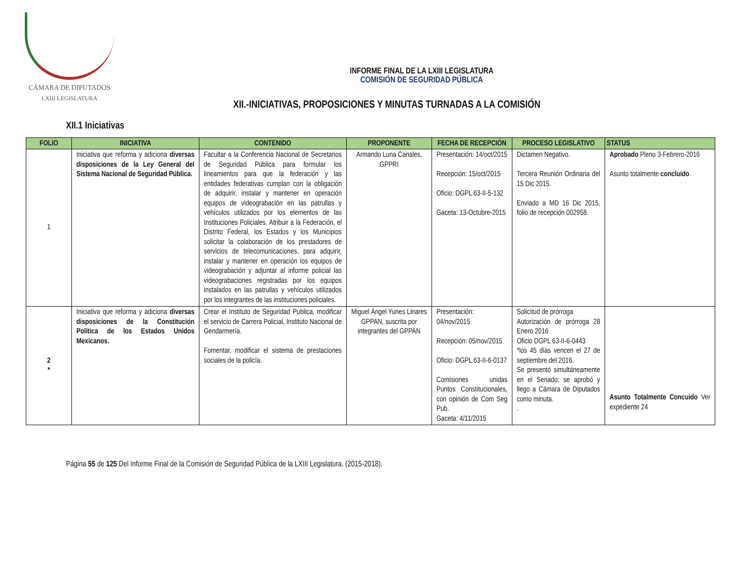CÁMARA DE DIPUTADOS
LXIII LEGISLATURA
INFORME FINAL DE LA LXIII LEGISLATURA
COMISIÓN DE SEGURIDAD PÚBLICA
XII.-INICIATIVAS, PROPOSICIONES Y MINUTAS TURNADAS A LA COMISIÓN
XII.1 Iniciativas
| FOLIO | INICIATIVA | CONTENIDO | PROPONENTE | FECHA DE RECEPCIÓN | PROCESO LEGISLATIVO | STATUS |
| --- | --- | --- | --- | --- | --- | --- |
| 1 | Iniciativa que reforma y adiciona diversas disposiciones de la Ley General del Sistema Nacional de Seguridad Pública. | Facultar a la Conferencia Nacional de Secretarios de Seguridad Pública para formular los lineamientos para que la federación y las entidades federativas cumplan con la obligación de adquirir, instalar y mantener en operación equipos de videograbación en las patrullas y vehículos utilizados por los elementos de las Instituciones Policiales. Atribuir a la Federación, el Distrito Federal, los Estados y los Municipios solicitar la colaboración de los prestadores de servicios de telecomunicaciones, para adquirir, instalar y mantener en operación los equipos de videograbación y adjuntar al informe policial las videograbaciones registradas por los equipos instalados en las patrullas y vehículos utilizados por los integrantes de las instituciones policiales. | Armando Luna Canales, GPPRI | Presentación: 14/oct/2015 Recepción: 15/oct/2015 Oficio: DGPL 63-II-5-132 Gaceta: 13-Octubre-2015 | Dictamen Negativo. Tercera Reunión Ordinaria del 15 Dic 2015. Enviado a MD 16 Dic 2015, folio de recepción 002958. | Aprobado Pleno 3-Febrero-2016 Asunto totalmente concluido . |
| 2 * | Iniciativa que reforma y adiciona diversas disposiciones de la Constitución Política de los Estados Unidos Mexicanos. | Crear el Instituto de Seguridad Publica, modificar el servicio de Carrera Policial, Instituto Nacional de Gendarmería. Fomentar, modificar el sistema de prestaciones sociales de la policía. | Miguel Ángel Yunes Linares GPPAN, suscrita por integrantes del GPPAN | Presentación: 04/nov/2015 Recepción: 05/nov/2015 Oficio: DGPL 63-II-6-0137 Comisiones unidas Puntos Constitucionales, con opinión de Com Seg Pub. Gaceta: 4/11/2015 | Solicitud de prórroga Autorización de prórroga 28 Enero 2016 Oficio DGPL 63-II-6-0443 *los 45 días vencen el 27 de septiembre del 2016. Se presentó simultáneamente en el Senado; se aprobó y llego a Cámara de Diputados como minuta. . | Asunto Totalmente Concuido Ver expediente 24 |
Página 55 de 125 Del Informe Final de la Comisión de Seguridad Pública de la LXIII Legislatura. (2015-2018).